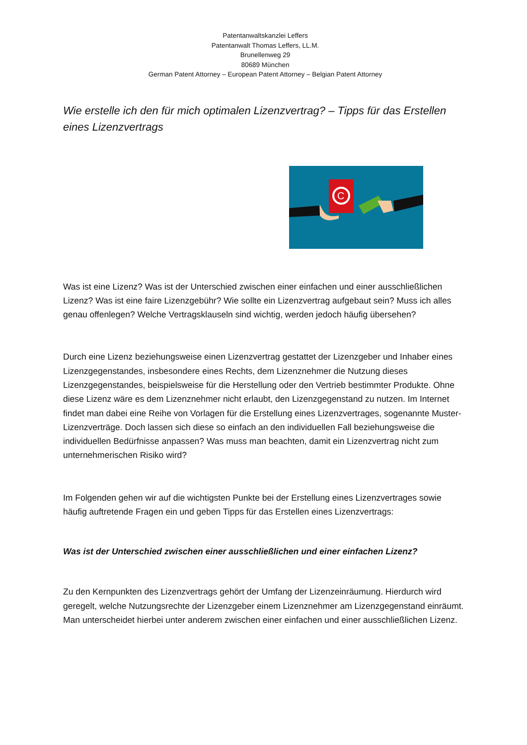Patentanwaltskanzlei Leffers
Patentanwalt Thomas Leffers, LL.M.
Brunellenweg 29
80689 München
German Patent Attorney – European Patent Attorney – Belgian Patent Attorney
Wie erstelle ich den für mich optimalen Lizenzvertrag? – Tipps für das Erstellen eines Lizenzvertrags
C
Was ist eine Lizenz? Was ist der Unterschied zwischen einer einfachen und einer ausschließlichen Lizenz? Was ist eine faire Lizenzgebühr? Wie sollte ein Lizenzvertrag aufgebaut sein? Muss ich alles genau offenlegen? Welche Vertragsklauseln sind wichtig, werden jedoch häufig übersehen?
Durch eine Lizenz beziehungsweise einen Lizenzvertrag gestattet der Lizenzgeber und Inhaber eines Lizenzgegenstandes, insbesondere eines Rechts, dem Lizenznehmer die Nutzung dieses Lizenzgegenstandes, beispielsweise für die Herstellung oder den Vertrieb bestimmter Produkte. Ohne diese Lizenz wäre es dem Lizenznehmer nicht erlaubt, den Lizenzgegenstand zu nutzen. Im Internet findet man dabei eine Reihe von Vorlagen für die Erstellung eines Lizenzvertrages, sogenannte Muster-Lizenzverträge. Doch lassen sich diese so einfach an den individuellen Fall beziehungsweise die individuellen Bedürfnisse anpassen? Was muss man beachten, damit ein Lizenzvertrag nicht zum unternehmerischen Risiko wird?
Im Folgenden gehen wir auf die wichtigsten Punkte bei der Erstellung eines Lizenzvertrages sowie häufig auftretende Fragen ein und geben Tipps für das Erstellen eines Lizenzvertrags:
Was ist der Unterschied zwischen einer ausschließlichen und einer einfachen Lizenz?
Zu den Kernpunkten des Lizenzvertrags gehört der Umfang der Lizenzeinräumung. Hierdurch wird geregelt, welche Nutzungsrechte der Lizenzgeber einem Lizenznehmer am Lizenzgegenstand einräumt. Man unterscheidet hierbei unter anderem zwischen einer einfachen und einer ausschließlichen Lizenz.